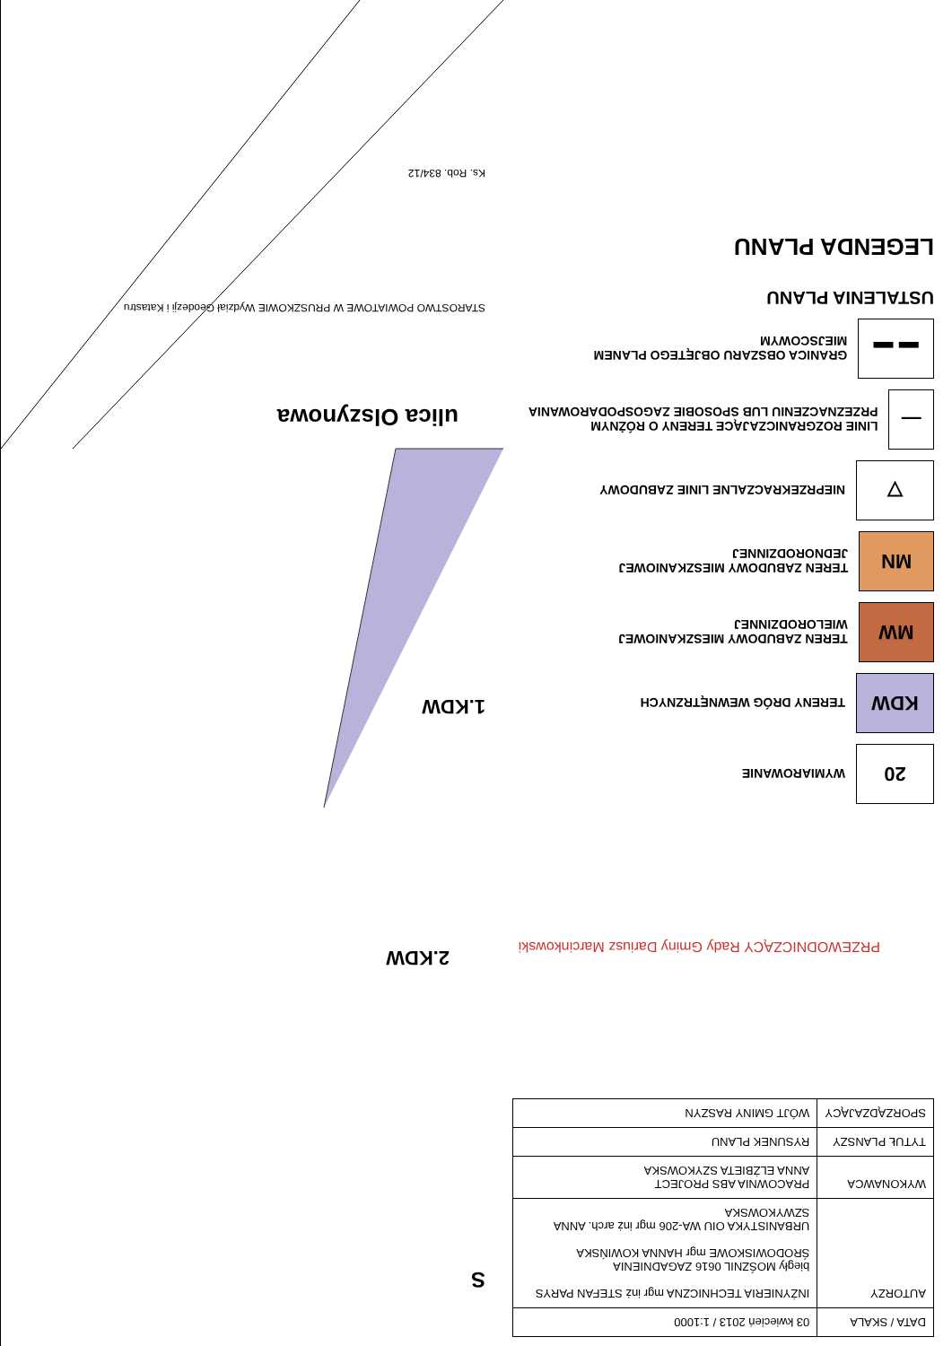| DATA / SKALA | 03 kwiecień 2013 / 1:1000 |
| AUTORZY | INŻYNIERIA TECHNICZNA mgr inż STEFAN PARYS biegły MOŚZNIL 0616 ZAGADNIENIA ŚRODOWISKOWE mgr HANNA KOWIŃSKA URBANISTYKA OIU WA-206 mgr inż arch. ANNA SZWYKOWSKA |
| WYKONAWCA | PRACOWNIA ABS PROJECT ANNA ELŻBIETA SZYKOWSKA |
| TYTUŁ PLANSZY | RYSUNEK PLANU |
| SPORZĄDZAJĄCY | WÓJT GMINY RASZYN |
PRZEWODNICZĄCY Rady Gminy Dariusz Marcinkowski
20
WYMIAROWANIE
KDW
TERENY DRÓG WEWNĘTRZNYCH
MW
TEREN ZABUDOWY MIESZKANIOWEJ WIELORODZINNEJ
MN
TEREN ZABUDOWY MIESZKANIOWEJ JEDNORODZINNEJ
▽
NIEPRZEKRACZALNE LINIE ZABUDOWY
—
LINIE ROZGRANICZAJĄCE TERENY O RÓŻNYM PRZEZNACZENIU LUB SPOSOBIE ZAGOSPODAROWANIA
▬ ▬
GRANICA OBSZARU OBJĘTEGO PLANEM MIEJSCOWYM
USTALENIA PLANU
LEGENDA PLANU
S
2.KDW
1.KDW
ulica Olszynowa
STAROSTWO POWIATOWE W PRUSZKOWIE Wydział Geodezji i Katastru
Ks. Rob. 834/12